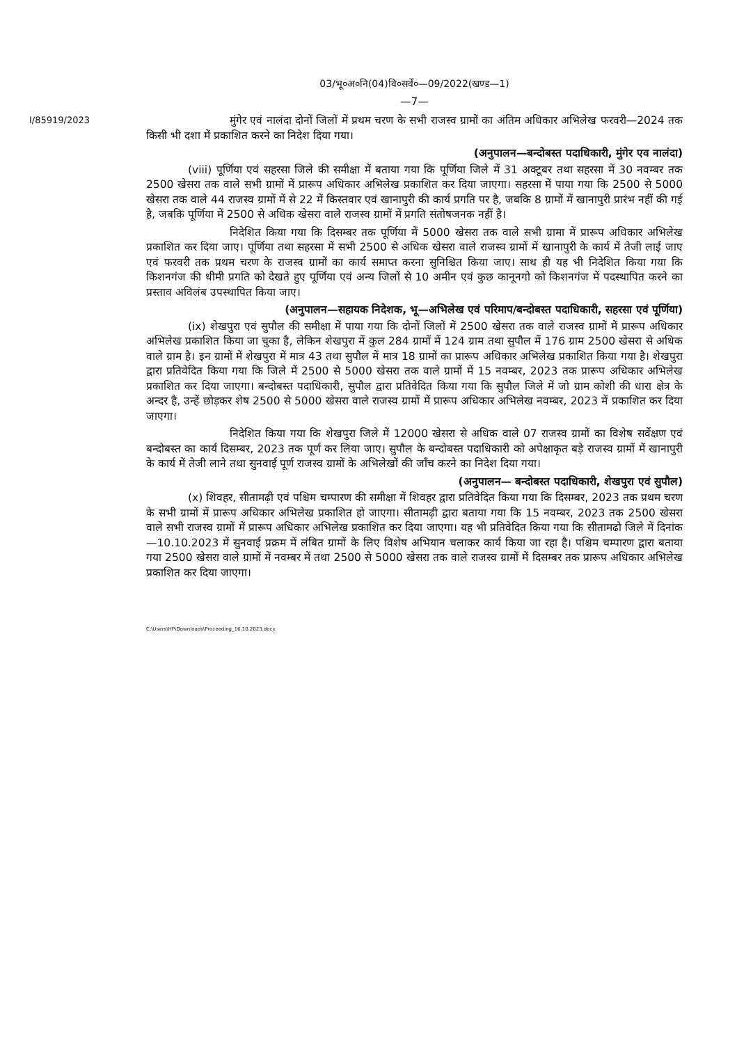03/भू०अ०नि(04)वि०सर्वे०—09/2022(खण्ड—1)
I/85919/2023
—7—
मुंगेर एवं नालंदा दोनों जिलों में प्रथम चरण के सभी राजस्व ग्रामों का अंतिम अधिकार अभिलेख फरवरी—2024 तक किसी भी दशा में प्रकाशित करने का निदेश दिया गया।
(अनुपालन—बन्दोबस्त पदाधिकारी, मुंगेर एव नालंदा)
(viii) पूर्णिया एवं सहरसा जिले की समीक्षा में बताया गया कि पूर्णिया जिले में 31 अक्टूबर तथा सहरसा में 30 नवम्बर तक 2500 खेसरा तक वाले सभी ग्रामों में प्रारूप अधिकार अभिलेख प्रकाशित कर दिया जाएगा। सहरसा में पाया गया कि 2500 से 5000 खेसरा तक वाले 44 राजस्व ग्रामों में से 22 में किस्तवार एवं खानापुरी की कार्य प्रगति पर है, जबकि 8 ग्रामों में खानापुरी प्रारंभ नहीं की गई है, जबकि पूर्णिया में 2500 से अधिक खेसरा वाले राजस्व ग्रामों में प्रगति संतोषजनक नहीं है।
निदेशित किया गया कि दिसम्बर तक पूर्णिया में 5000 खेसरा तक वाले सभी ग्रामा में प्रारूप अधिकार अभिलेख प्रकाशित कर दिया जाए। पूर्णिया तथा सहरसा में सभी 2500 से अधिक खेसरा वाले राजस्व ग्रामों में खानापुरी के कार्य में तेजी लाई जाए एवं फरवरी तक प्रथम चरण के राजस्व ग्रामों का कार्य समाप्त करना सुनिश्चित किया जाए। साथ ही यह भी निदेशित किया गया कि किशनगंज की धीमी प्रगति को देखते हुए पूर्णिया एवं अन्य जिलों से 10 अमीन एवं कुछ कानूनगो को किशनगंज में पदस्थापित करने का प्रस्ताव अविलंब उपस्थापित किया जाए।
(अनुपालन—सहायक निदेशक, भू—अभिलेख एवं परिमाप/बन्दोबस्त पदाधिकारी, सहरसा एवं पूर्णिया)
(ix) शेखपुरा एवं सुपौल की समीक्षा में पाया गया कि दोनों जिलों में 2500 खेसरा तक वाले राजस्व ग्रामों में प्रारूप अधिकार अभिलेख प्रकाशित किया जा चुका है, लेकिन शेखपुरा में कुल 284 ग्रामों में 124 ग्राम तथा सुपौल में 176 ग्राम 2500 खेसरा से अधिक वाले ग्राम है। इन ग्रामों में शेखपुरा में मात्र 43 तथा सुपौल में मात्र 18 ग्रामों का प्रारूप अधिकार अभिलेख प्रकाशित किया गया है। शेखपुरा द्वारा प्रतिवेदित किया गया कि जिले में 2500 से 5000 खेसरा तक वाले ग्रामों में 15 नवम्बर, 2023 तक प्रारूप अधिकार अभिलेख प्रकाशित कर दिया जाएगा। बन्दोबस्त पदाधिकारी, सुपौल द्वारा प्रतिवेदित किया गया कि सुपौल जिले में जो ग्राम कोशी की धारा क्षेत्र के अन्दर है, उन्हें छोड़कर शेष 2500 से 5000 खेसरा वाले राजस्व ग्रामों में प्रारूप अधिकार अभिलेख नवम्बर, 2023 में प्रकाशित कर दिया जाएगा।
निदेशित किया गया कि शेखपुरा जिले में 12000 खेसरा से अधिक वाले 07 राजस्व ग्रामों का विशेष सर्वेक्षण एवं बन्दोबस्त का कार्य दिसम्बर, 2023 तक पूर्ण कर लिया जाए। सुपौल के बन्दोबस्त पदाधिकारी को अपेक्षाकृत बड़े राजस्व ग्रामों में खानापुरी के कार्य में तेजी लाने तथा सुनवाई पूर्ण राजस्व ग्रामों के अभिलेखों की जाँच करने का निदेश दिया गया।
(अनुपालन— बन्दोबस्त पदाधिकारी, शेखपुरा एवं सुपौल)
(x) शिवहर, सीतामढ़ी एवं पश्चिम चम्पारण की समीक्षा में शिवहर द्वारा प्रतिवेदित किया गया कि दिसम्बर, 2023 तक प्रथम चरण के सभी ग्रामों में प्रारूप अधिकार अभिलेख प्रकाशित हो जाएगा। सीतामढ़ी द्वारा बताया गया कि 15 नवम्बर, 2023 तक 2500 खेसरा वाले सभी राजस्व ग्रामों में प्रारूप अधिकार अभिलेख प्रकाशित कर दिया जाएगा। यह भी प्रतिवेदित किया गया कि सीतामढो जिले में दिनांक—10.10.2023 में सुनवाई प्रक्रम में लंबित ग्रामों के लिए विशेष अभियान चलाकर कार्य किया जा रहा है। पश्चिम चम्पारण द्वारा बताया गया 2500 खेसरा वाले ग्रामों में नवम्बर में तथा 2500 से 5000 खेसरा तक वाले राजस्व ग्रामों में दिसम्बर तक प्रारूप अधिकार अभिलेख प्रकाशित कर दिया जाएगा।
C:\Users\HP\Downloads\Proceeding_16.10.2023.docx